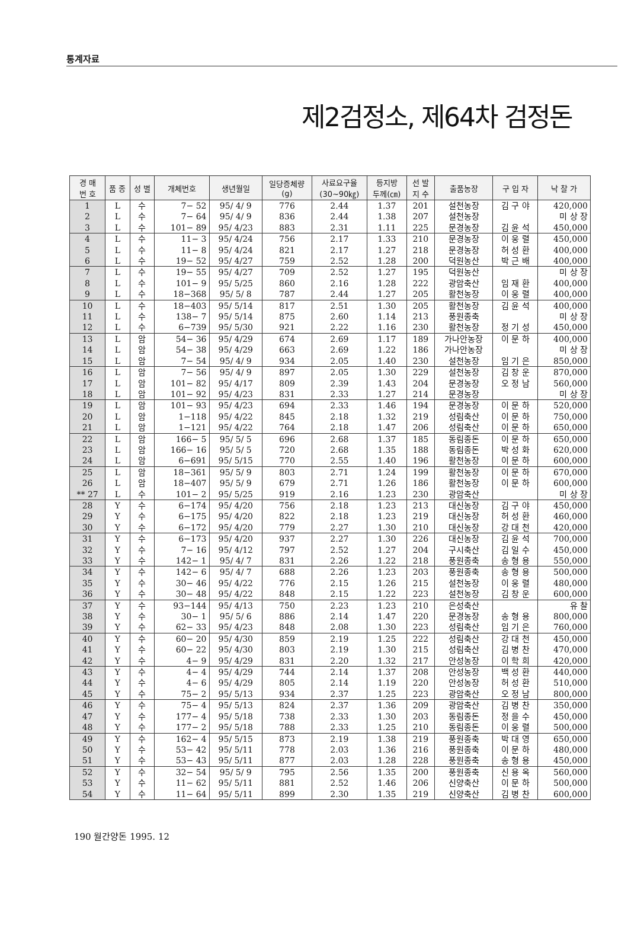통계자료
제2검정소, 제64차 검정돈
| 경 매 번 호 | 품 종 | 성 별 | 개체번호 | 생년월일 | 일당증체량 (g) | 사료요구율 (30~90㎏) | 등지방 두께(㎝) | 선 발 지 수 | 출품농장 | 구 입 자 | 낙 찰 가 |
| --- | --- | --- | --- | --- | --- | --- | --- | --- | --- | --- | --- |
| 1 | L | 수 | 7− 52 | 95/ 4/ 9 | 776 | 2.44 | 1.37 | 201 | 설천농장 | 김 구 야 | 420,000 |
| 2 | L | 수 | 7− 64 | 95/ 4/ 9 | 836 | 2.44 | 1.38 | 207 | 설천농장 | | 미 상 장 |
| 3 | L | 수 | 101− 89 | 95/ 4/23 | 883 | 2.31 | 1.11 | 225 | 문경농장 | 김 윤 석 | 450,000 |
| 4 | L | 수 | 11− 3 | 95/ 4/24 | 756 | 2.17 | 1.33 | 210 | 문경농장 | 이 웅 렬 | 450,000 |
| 5 | L | 수 | 11− 8 | 95/ 4/24 | 821 | 2.17 | 1.27 | 218 | 문경농장 | 허 성 환 | 400,000 |
| 6 | L | 수 | 19− 52 | 95/ 4/27 | 759 | 2.52 | 1.28 | 200 | 덕원농산 | 박 근 배 | 400,000 |
| 7 | L | 수 | 19− 55 | 95/ 4/27 | 709 | 2.52 | 1.27 | 195 | 덕원농산 | | 미 상 장 |
| 8 | L | 수 | 101− 9 | 95/ 5/25 | 860 | 2.16 | 1.28 | 222 | 광암축산 | 임 재 환 | 400,000 |
| 9 | L | 수 | 18−368 | 95/ 5/ 8 | 787 | 2.44 | 1.27 | 205 | 활천농장 | 이 웅 렬 | 400,000 |
| 10 | L | 수 | 18−403 | 95/ 5/14 | 817 | 2.51 | 1.30 | 205 | 활천농장 | 김 윤 석 | 400,000 |
| 11 | L | 수 | 138− 7 | 95/ 5/14 | 875 | 2.60 | 1.14 | 213 | 풍원종축 | | 미 상 장 |
| 12 | L | 수 | 6−739 | 95/ 5/30 | 921 | 2.22 | 1.16 | 230 | 활천농장 | 정 기 성 | 450,000 |
| 13 | L | 암 | 54− 36 | 95/ 4/29 | 674 | 2.69 | 1.17 | 189 | 가나안농장 | 이 문 하 | 400,000 |
| 14 | L | 암 | 54− 38 | 95/ 4/29 | 663 | 2.69 | 1.22 | 186 | 가나안농장 | | 미 상 장 |
| 15 | L | 암 | 7− 54 | 95/ 4/ 9 | 934 | 2.05 | 1.40 | 230 | 설천농장 | 임 기 은 | 850,000 |
| 16 | L | 암 | 7− 56 | 95/ 4/ 9 | 897 | 2.05 | 1.30 | 229 | 설천농장 | 김 창 운 | 870,000 |
| 17 | L | 암 | 101− 82 | 95/ 4/17 | 809 | 2.39 | 1.43 | 204 | 문경농장 | 오 정 남 | 560,000 |
| 18 | L | 암 | 101− 92 | 95/ 4/23 | 831 | 2.33 | 1.27 | 214 | 문경농장 | | 미 상 장 |
| 19 | L | 암 | 101− 93 | 95/ 4/23 | 694 | 2.33 | 1.46 | 194 | 문경농장 | 이 문 하 | 520,000 |
| 20 | L | 암 | 1−118 | 95/ 4/22 | 845 | 2.18 | 1.32 | 219 | 성림축산 | 이 문 하 | 750,000 |
| 21 | L | 암 | 1−121 | 95/ 4/22 | 764 | 2.18 | 1.47 | 206 | 성림축산 | 이 문 하 | 650,000 |
| 22 | L | 암 | 166− 5 | 95/ 5/ 5 | 696 | 2.68 | 1.37 | 185 | 동림종돈 | 이 문 하 | 650,000 |
| 23 | L | 암 | 166− 16 | 95/ 5/ 5 | 720 | 2.68 | 1.35 | 188 | 동림종돈 | 박 성 화 | 620,000 |
| 24 | L | 암 | 6−691 | 95/ 5/15 | 770 | 2.55 | 1.40 | 196 | 활천농장 | 이 문 하 | 600,000 |
| 25 | L | 암 | 18−361 | 95/ 5/ 9 | 803 | 2.71 | 1.24 | 199 | 활천농장 | 이 문 하 | 670,000 |
| 26 | L | 암 | 18−407 | 95/ 5/ 9 | 679 | 2.71 | 1.26 | 186 | 활천농장 | 이 문 하 | 600,000 |
| ** 27 | L | 수 | 101− 2 | 95/ 5/25 | 919 | 2.16 | 1.23 | 230 | 광암축산 | | 미 상 장 |
| 28 | Y | 수 | 6−174 | 95/ 4/20 | 756 | 2.18 | 1.23 | 213 | 대신농장 | 김 구 야 | 450,000 |
| 29 | Y | 수 | 6−175 | 95/ 4/20 | 822 | 2.18 | 1.23 | 219 | 대신농장 | 허 성 환 | 460,000 |
| 30 | Y | 수 | 6−172 | 95/ 4/20 | 779 | 2.27 | 1.30 | 210 | 대신농장 | 강 대 천 | 420,000 |
| 31 | Y | 수 | 6−173 | 95/ 4/20 | 937 | 2.27 | 1.30 | 226 | 대신농장 | 김 윤 석 | 700,000 |
| 32 | Y | 수 | 7− 16 | 95/ 4/12 | 797 | 2.52 | 1.27 | 204 | 구시축산 | 김 일 수 | 450,000 |
| 33 | Y | 수 | 142− 1 | 95/ 4/ 7 | 831 | 2.26 | 1.22 | 218 | 풍원종축 | 송 형 용 | 550,000 |
| 34 | Y | 수 | 142− 6 | 95/ 4/ 7 | 688 | 2.26 | 1.23 | 203 | 풍원종축 | 송 형 용 | 500,000 |
| 35 | Y | 수 | 30− 46 | 95/ 4/22 | 776 | 2.15 | 1.26 | 215 | 설천농장 | 이 웅 렬 | 480,000 |
| 36 | Y | 수 | 30− 48 | 95/ 4/22 | 848 | 2.15 | 1.22 | 223 | 설천농장 | 김 창 운 | 600,000 |
| 37 | Y | 수 | 93−144 | 95/ 4/13 | 750 | 2.23 | 1.23 | 210 | 은성축산 | | 유 찰 |
| 38 | Y | 수 | 30− 1 | 95/ 5/ 6 | 886 | 2.14 | 1.47 | 220 | 문경농장 | 송 형 용 | 800,000 |
| 39 | Y | 수 | 62− 33 | 95/ 4/23 | 848 | 2.08 | 1.30 | 223 | 성림축산 | 임 기 은 | 760,000 |
| 40 | Y | 수 | 60− 20 | 95/ 4/30 | 859 | 2.19 | 1.25 | 222 | 성림축산 | 강 대 천 | 450,000 |
| 41 | Y | 수 | 60− 22 | 95/ 4/30 | 803 | 2.19 | 1.30 | 215 | 성림축산 | 김 병 찬 | 470,000 |
| 42 | Y | 수 | 4− 9 | 95/ 4/29 | 831 | 2.20 | 1.32 | 217 | 안성농장 | 이 학 희 | 420,000 |
| 43 | Y | 수 | 4− 4 | 95/ 4/29 | 744 | 2.14 | 1.37 | 208 | 안성농장 | 백 성 환 | 440,000 |
| 44 | Y | 수 | 4− 6 | 95/ 4/29 | 805 | 2.14 | 1.19 | 220 | 안성농장 | 허 성 환 | 510,000 |
| 45 | Y | 수 | 75− 2 | 95/ 5/13 | 934 | 2.37 | 1.25 | 223 | 광암축산 | 오 정 남 | 800,000 |
| 46 | Y | 수 | 75− 4 | 95/ 5/13 | 824 | 2.37 | 1.36 | 209 | 광암축산 | 김 병 찬 | 350,000 |
| 47 | Y | 수 | 177− 4 | 95/ 5/18 | 738 | 2.33 | 1.30 | 203 | 동림종돈 | 정 을 수 | 450,000 |
| 48 | Y | 수 | 177− 2 | 95/ 5/18 | 788 | 2.33 | 1.25 | 210 | 동림종돈 | 이 웅 렬 | 500,000 |
| 49 | Y | 수 | 162− 4 | 95/ 5/15 | 873 | 2.19 | 1.38 | 219 | 풍원종축 | 박 대 영 | 650,000 |
| 50 | Y | 수 | 53− 42 | 95/ 5/11 | 778 | 2.03 | 1.36 | 216 | 풍원종축 | 이 문 하 | 480,000 |
| 51 | Y | 수 | 53− 43 | 95/ 5/11 | 877 | 2.03 | 1.28 | 228 | 풍원종축 | 송 형 용 | 450,000 |
| 52 | Y | 수 | 32− 54 | 95/ 5/ 9 | 795 | 2.56 | 1.35 | 200 | 풍원종축 | 신 용 옥 | 560,000 |
| 53 | Y | 수 | 11− 62 | 95/ 5/11 | 881 | 2.52 | 1.46 | 206 | 신양축산 | 이 문 하 | 500,000 |
| 54 | Y | 수 | 11− 64 | 95/ 5/11 | 899 | 2.30 | 1.35 | 219 | 신양축산 | 김 병 찬 | 600,000 |
190 월간양돈 1995. 12